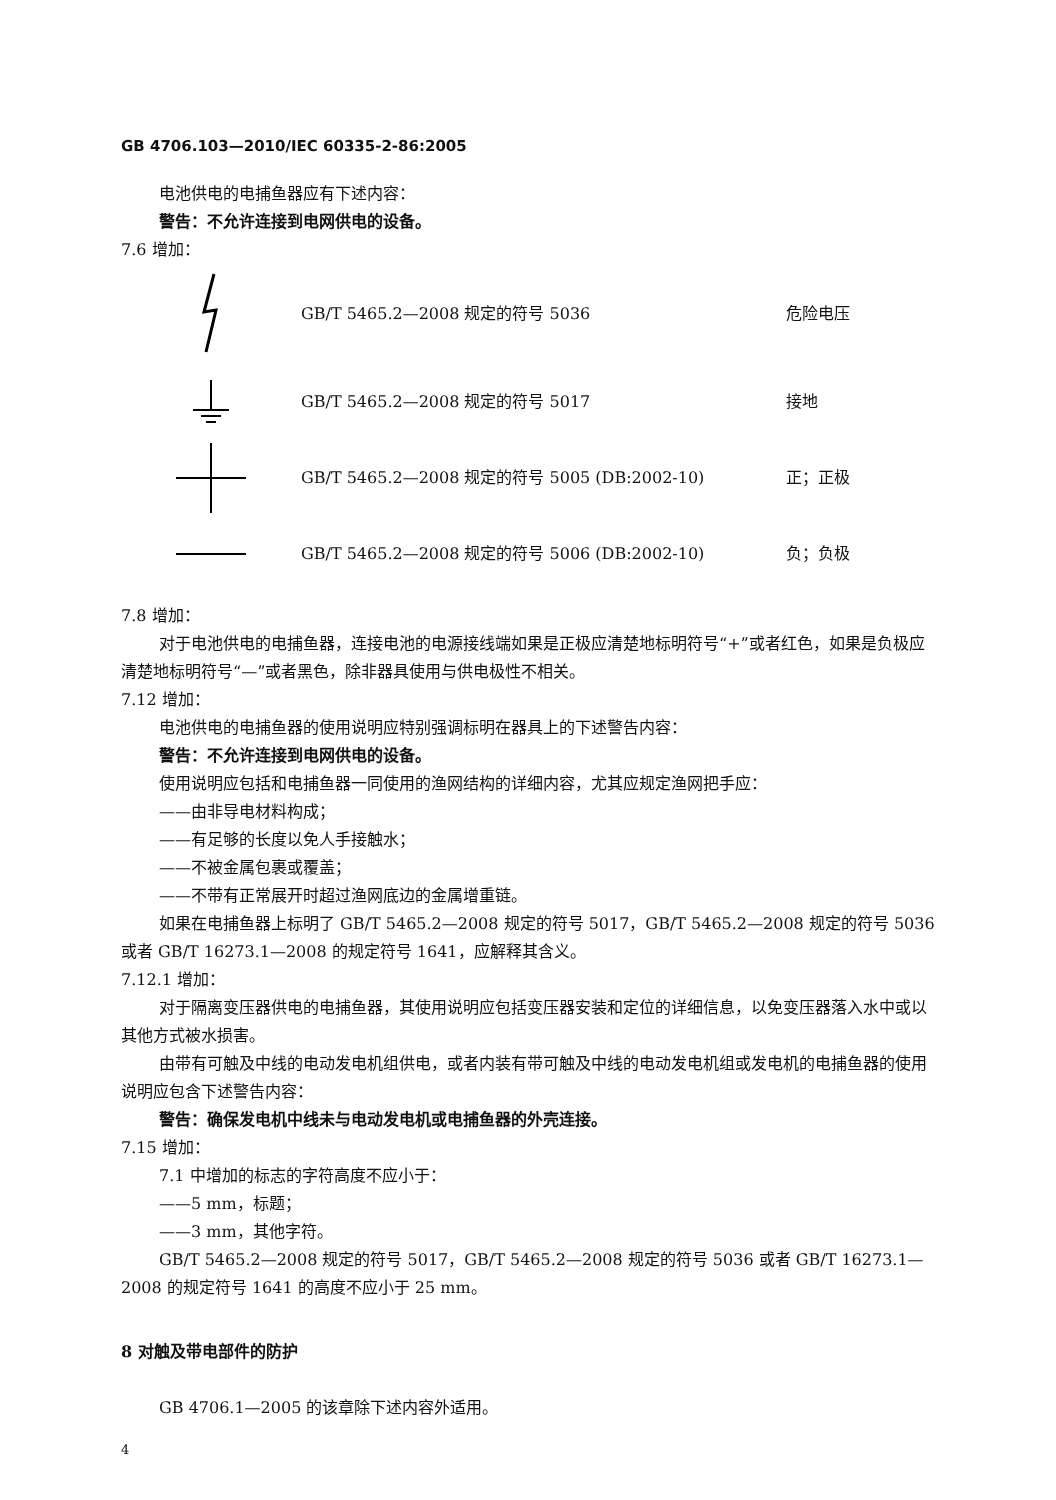GB 4706.103—2010/IEC 60335-2-86:2005
电池供电的电捕鱼器应有下述内容：
警告：不允许连接到电网供电的设备。
7.6 增加：
GB/T 5465.2—2008 规定的符号 5036 危险电压
GB/T 5465.2—2008 规定的符号 5017 接地
GB/T 5465.2—2008 规定的符号 5005 (DB:2002-10) 正；正极
GB/T 5465.2—2008 规定的符号 5006 (DB:2002-10) 负；负极
7.8 增加：
对于电池供电的电捕鱼器，连接电池的电源接线端如果是正极应清楚地标明符号“+”或者红色，如果是负极应清楚地标明符号“—”或者黑色，除非器具使用与供电极性不相关。
7.12 增加：
电池供电的电捕鱼器的使用说明应特别强调标明在器具上的下述警告内容：
警告：不允许连接到电网供电的设备。
使用说明应包括和电捕鱼器一同使用的渔网结构的详细内容，尤其应规定渔网把手应：
——由非导电材料构成；
——有足够的长度以免人手接触水；
——不被金属包裹或覆盖；
——不带有正常展开时超过渔网底边的金属增重链。
如果在电捕鱼器上标明了 GB/T 5465.2—2008 规定的符号 5017，GB/T 5465.2—2008 规定的符号 5036 或者 GB/T 16273.1—2008 的规定符号 1641，应解释其含义。
7.12.1 增加：
对于隔离变压器供电的电捕鱼器，其使用说明应包括变压器安装和定位的详细信息，以免变压器落入水中或以其他方式被水损害。
由带有可触及中线的电动发电机组供电，或者内装有带可触及中线的电动发电机组或发电机的电捕鱼器的使用说明应包含下述警告内容：
警告：确保发电机中线未与电动发电机或电捕鱼器的外壳连接。
7.15 增加：
7.1 中增加的标志的字符高度不应小于：
——5 mm，标题；
——3 mm，其他字符。
GB/T 5465.2—2008 规定的符号 5017，GB/T 5465.2—2008 规定的符号 5036 或者 GB/T 16273.1—2008 的规定符号 1641 的高度不应小于 25 mm。
8 对触及带电部件的防护
GB 4706.1—2005 的该章除下述内容外适用。
4